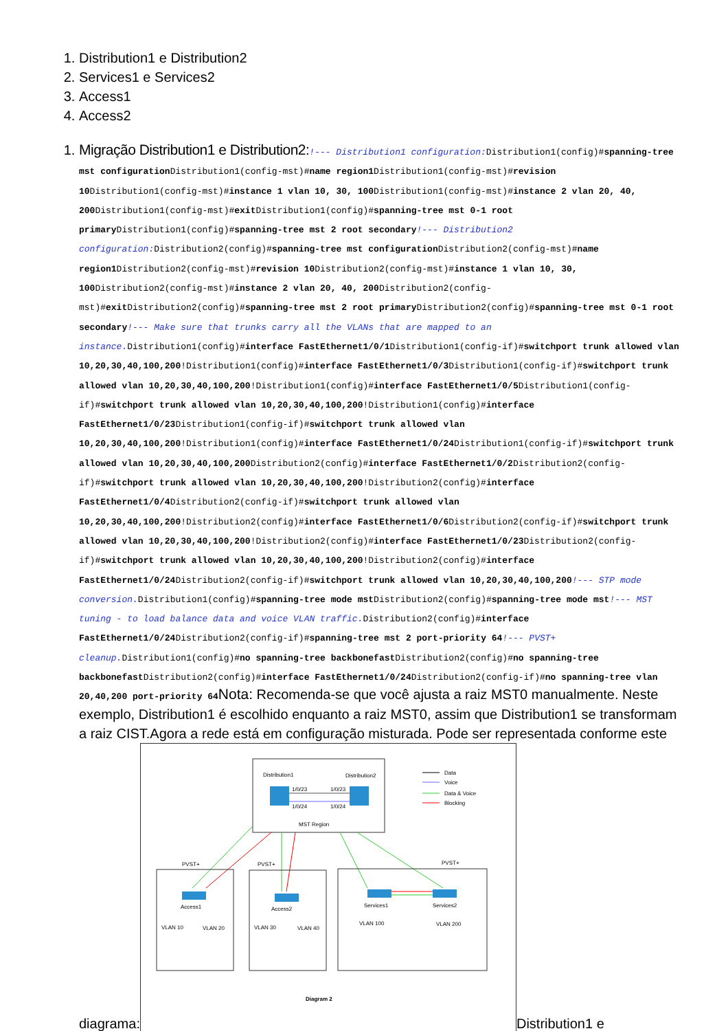1. Distribution1 e Distribution2
2. Services1 e Services2
3. Access1
4. Access2
1. Migração Distribution1 e Distribution2:!--- Distribution1 configuration: Distribution1(config)#spanning-tree mst configuration Distribution1(config-mst)#name region1 Distribution1(config-mst)#revision 10 Distribution1(config-mst)#instance 1 vlan 10, 30, 100 Distribution1(config-mst)#instance 2 vlan 20, 40, 200 Distribution1(config-mst)#exit Distribution1(config)#spanning-tree mst 0-1 root primary Distribution1(config)#spanning-tree mst 2 root secondary!--- Distribution2 configuration: Distribution2(config)#spanning-tree mst configuration Distribution2(config-mst)#name region1 Distribution2(config-mst)#revision 10 Distribution2(config-mst)#instance 1 vlan 10, 30, 100 Distribution2(config-mst)#instance 2 vlan 20, 40, 200 Distribution2(config-mst)#exit Distribution2(config)#spanning-tree mst 2 root primary Distribution2(config)#spanning-tree mst 0-1 root secondary!--- Make sure that trunks carry all the VLANs that are mapped to an instance. Distribution1(config)#interface FastEthernet1/0/1 Distribution1(config-if)#switchport trunk allowed vlan 10,20,30,40,100,200!Distribution1(config)#interface FastEthernet1/0/3 Distribution1(config-if)#switchport trunk allowed vlan 10,20,30,40,100,200!Distribution1(config)#interface FastEthernet1/0/5 Distribution1(config-if)#switchport trunk allowed vlan 10,20,30,40,100,200!Distribution1(config)#interface FastEthernet1/0/23 Distribution1(config-if)#switchport trunk allowed vlan 10,20,30,40,100,200!Distribution1(config)#interface FastEthernet1/0/24 Distribution1(config-if)#switchport trunk allowed vlan 10,20,30,40,100,200 Distribution2(config)#interface FastEthernet1/0/2 Distribution2(config-if)#switchport trunk allowed vlan 10,20,30,40,100,200!Distribution2(config)#interface FastEthernet1/0/4 Distribution2(config-if)#switchport trunk allowed vlan 10,20,30,40,100,200!Distribution2(config)#interface FastEthernet1/0/6 Distribution2(config-if)#switchport trunk allowed vlan 10,20,30,40,100,200!Distribution2(config)#interface FastEthernet1/0/23 Distribution2(config-if)#switchport trunk allowed vlan 10,20,30,40,100,200!Distribution2(config)#interface FastEthernet1/0/24 Distribution2(config-if)#switchport trunk allowed vlan 10,20,30,40,100,200!--- STP mode conversion. Distribution1(config)#spanning-tree mode mst Distribution2(config)#spanning-tree mode mst!--- MST tuning - to load balance data and voice VLAN traffic. Distribution2(config)#interface FastEthernet1/0/24 Distribution2(config-if)#spanning-tree mst 2 port-priority 64!--- PVST+ cleanup. Distribution1(config)#no spanning-tree backbonefast Distribution2(config)#no spanning-tree backbonefast Distribution2(config)#interface FastEthernet1/0/24 Distribution2(config-if)#no spanning-tree vlan 20,40,200 port-priority 64 Nota: Recomenda-se que você ajusta a raiz MST0 manualmente. Neste exemplo, Distribution1 é escolhido enquanto a raiz MST0, assim que Distribution1 se transformam a raiz CIST.Agora a rede está em configuração misturada. Pode ser representada conforme este diagrama:
Distribution1
Distribution2
1/0/23
1/0/23
1/0/24
1/0/24
MST Region
Data
Voice
Data & Voice
Blocking
PVST+
PVST+
PVST+
Access1
Access2
Services1
Services2
VLAN 10
VLAN 20
VLAN 30
VLAN 40
VLAN 100
VLAN 200
Diagram 2
Distribution1 e